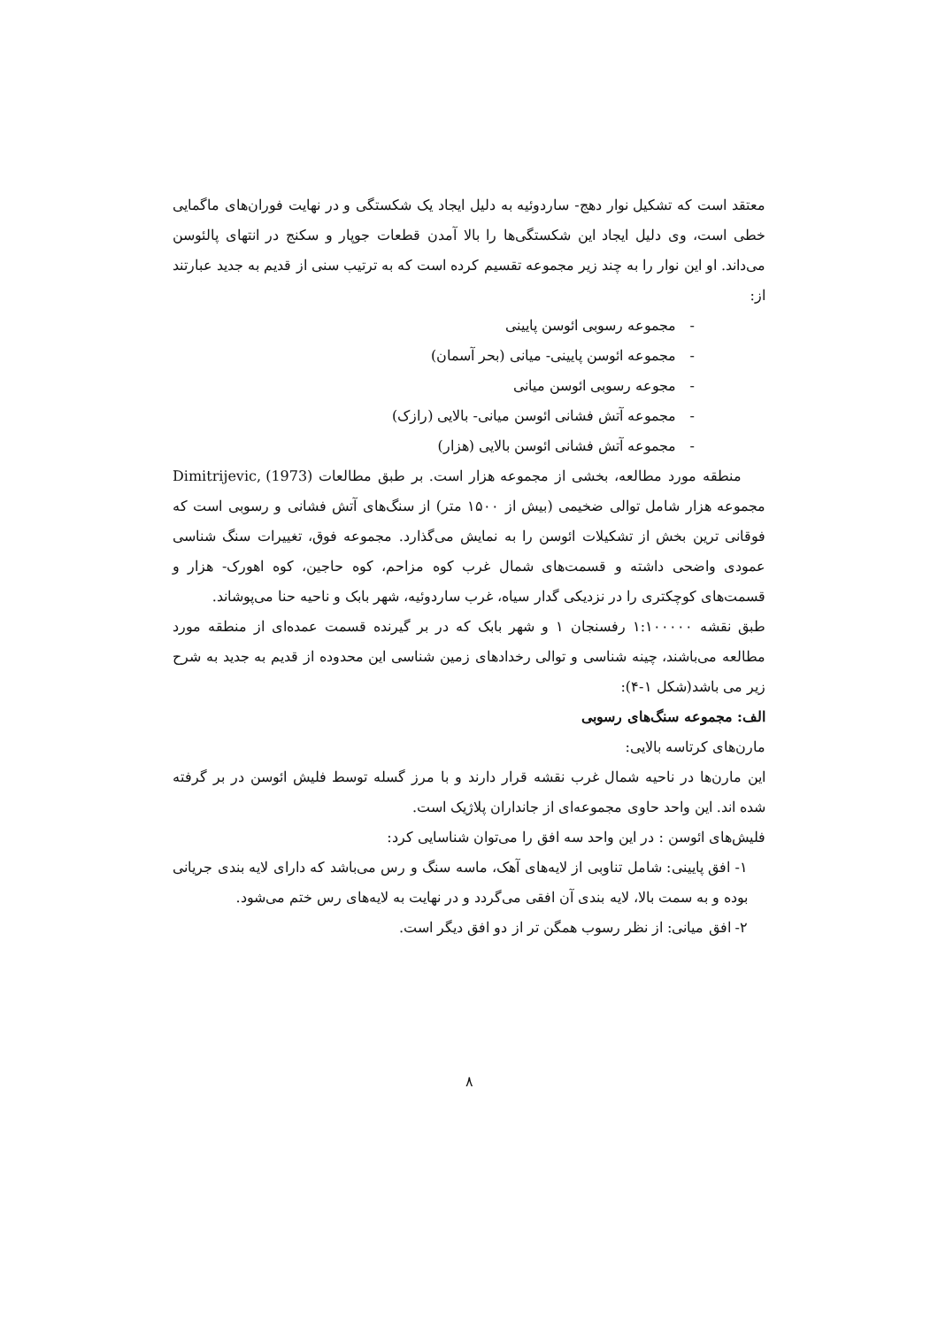معتقد است که تشکیل نوار دهج- ساردوئیه به دلیل ایجاد یک شکستگی و در نهایت فوران‌های ماگمایی خطی است، وی دلیل ایجاد این شکستگی‌ها را بالا آمدن قطعات جوپار و سکنج در انتهای پالئوسن می‌داند. او این نوار را به چند زیر مجموعه تقسیم کرده است که به ترتیب سنی از قدیم به جدید عبارتند از:
- مجموعه رسوبی ائوسن پایینی
- مجموعه ائوسن پایینی- میانی (بحر آسمان)
- مجوعه رسوبی ائوسن میانی
- مجموعه آتش فشانی ائوسن میانی- بالایی (رازک)
- مجموعه آتش فشانی ائوسن بالایی (هزار)
منطقه مورد مطالعه، بخشی از مجموعه هزار است. بر طبق مطالعات Dimitrijevic, (1973) مجموعه هزار شامل توالی ضخیمی (بیش از ۱۵۰۰ متر) از سنگ‌های آتش فشانی و رسوبی است که فوقانی ترین بخش از تشکیلات ائوسن را به نمایش می‌گذارد. مجموعه فوق، تغییرات سنگ شناسی عمودی واضحی داشته و قسمت‌های شمال غرب کوه مزاحم، کوه حاجین، کوه اهورک- هزار و قسمت‌های کوچکتری را در نزدیکی گدار سیاه، غرب ساردوئیه، شهر بابک و ناحیه حنا می‌پوشاند.
طبق نقشه ۱:۱۰۰۰۰۰ رفسنجان ۱ و شهر بابک که در بر گیرنده قسمت عمده‌ای از منطقه مورد مطالعه می‌باشند، چینه شناسی و توالی رخدادهای زمین شناسی این محدوده از قدیم به جدید به شرح زیر می باشد(شکل ۱-۴):
الف: مجموعه سنگ‌های رسوبی
مارن‌های کرتاسه بالایی:
این مارن‌ها در ناحیه شمال غرب نقشه قرار دارند و با مرز گسله توسط فلیش ائوسن در بر گرفته شده اند. این واحد حاوی مجموعه‌ای از جانداران پلاژیک است.
فلیش‌های ائوسن : در این واحد سه افق را می‌توان شناسایی کرد:
۱- افق پایینی: شامل تناوبی از لایه‌های آهک، ماسه سنگ و رس می‌باشد که دارای لایه بندی جریانی بوده و به سمت بالا، لایه بندی آن افقی می‌گردد و در نهایت به لایه‌های رس ختم می‌شود.
۲- افق میانی: از نظر رسوب همگن تر از دو افق دیگر است.
۸